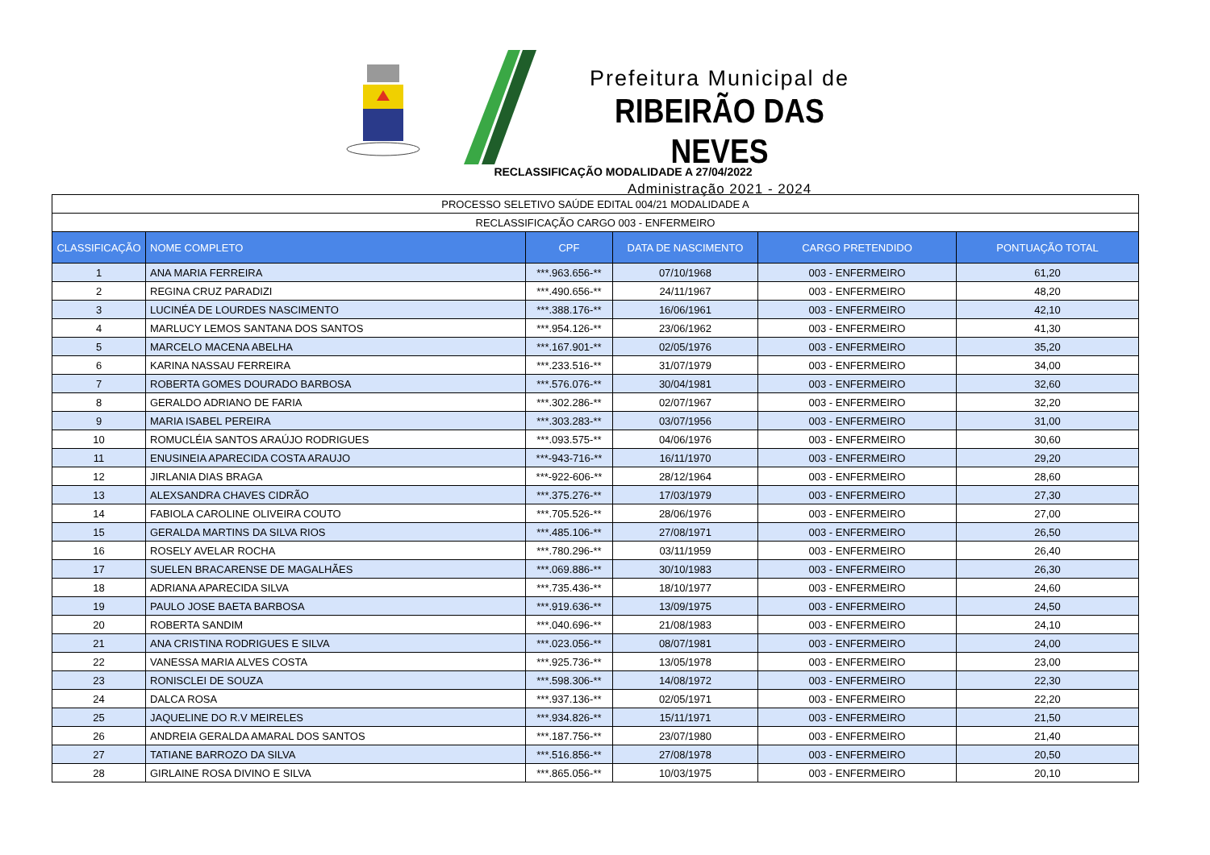Prefeitura Municipal de
RIBEIRÃO DAS NEVES
Administração 2021 - 2024
RECLASSIFICAÇÃO MODALIDADE A 27/04/2022
| PROCESSO SELETIVO SAÚDE EDITAL 004/21 MODALIDADE A | | | | | |
| RECLASSIFICAÇÃO CARGO 003 - ENFERMEIRO | | | | | |
| CLASSIFICAÇÃO | NOME COMPLETO | CPF | DATA DE NASCIMENTO | CARGO PRETENDIDO | PONTUAÇÃO TOTAL |
| 1 | ANA MARIA FERREIRA | ***.963.656-** | 07/10/1968 | 003 - ENFERMEIRO | 61,20 |
| 2 | REGINA CRUZ PARADIZI | ***.490.656-** | 24/11/1967 | 003 - ENFERMEIRO | 48,20 |
| 3 | LUCINÉA DE LOURDES NASCIMENTO | ***.388.176-** | 16/06/1961 | 003 - ENFERMEIRO | 42,10 |
| 4 | MARLUCY LEMOS SANTANA DOS SANTOS | ***.954.126-** | 23/06/1962 | 003 - ENFERMEIRO | 41,30 |
| 5 | MARCELO MACENA ABELHA | ***.167.901-** | 02/05/1976 | 003 - ENFERMEIRO | 35,20 |
| 6 | KARINA NASSAU FERREIRA | ***.233.516-** | 31/07/1979 | 003 - ENFERMEIRO | 34,00 |
| 7 | ROBERTA GOMES DOURADO BARBOSA | ***.576.076-** | 30/04/1981 | 003 - ENFERMEIRO | 32,60 |
| 8 | GERALDO ADRIANO DE FARIA | ***.302.286-** | 02/07/1967 | 003 - ENFERMEIRO | 32,20 |
| 9 | MARIA ISABEL PEREIRA | ***.303.283-** | 03/07/1956 | 003 - ENFERMEIRO | 31,00 |
| 10 | ROMUCLÉIA SANTOS ARAÚJO RODRIGUES | ***.093.575-** | 04/06/1976 | 003 - ENFERMEIRO | 30,60 |
| 11 | ENUSINEIA APARECIDA COSTA ARAUJO | ***-943-716-** | 16/11/1970 | 003 - ENFERMEIRO | 29,20 |
| 12 | JIRLANIA DIAS BRAGA | ***-922-606-** | 28/12/1964 | 003 - ENFERMEIRO | 28,60 |
| 13 | ALEXSANDRA CHAVES CIDRÃO | ***.375.276-** | 17/03/1979 | 003 - ENFERMEIRO | 27,30 |
| 14 | FABIOLA CAROLINE OLIVEIRA COUTO | ***.705.526-** | 28/06/1976 | 003 - ENFERMEIRO | 27,00 |
| 15 | GERALDA MARTINS DA SILVA RIOS | ***.485.106-** | 27/08/1971 | 003 - ENFERMEIRO | 26,50 |
| 16 | ROSELY AVELAR ROCHA | ***.780.296-** | 03/11/1959 | 003 - ENFERMEIRO | 26,40 |
| 17 | SUELEN BRACARENSE DE MAGALHÃES | ***.069.886-** | 30/10/1983 | 003 - ENFERMEIRO | 26,30 |
| 18 | ADRIANA APARECIDA SILVA | ***.735.436-** | 18/10/1977 | 003 - ENFERMEIRO | 24,60 |
| 19 | PAULO JOSE BAETA BARBOSA | ***.919.636-** | 13/09/1975 | 003 - ENFERMEIRO | 24,50 |
| 20 | ROBERTA SANDIM | ***.040.696-** | 21/08/1983 | 003 - ENFERMEIRO | 24,10 |
| 21 | ANA CRISTINA RODRIGUES E SILVA | ***.023.056-** | 08/07/1981 | 003 - ENFERMEIRO | 24,00 |
| 22 | VANESSA MARIA ALVES COSTA | ***.925.736-** | 13/05/1978 | 003 - ENFERMEIRO | 23,00 |
| 23 | RONISCLEI DE SOUZA | ***.598.306-** | 14/08/1972 | 003 - ENFERMEIRO | 22,30 |
| 24 | DALCA ROSA | ***.937.136-** | 02/05/1971 | 003 - ENFERMEIRO | 22,20 |
| 25 | JAQUELINE DO R.V MEIRELES | ***.934.826-** | 15/11/1971 | 003 - ENFERMEIRO | 21,50 |
| 26 | ANDREIA GERALDA AMARAL DOS SANTOS | ***.187.756-** | 23/07/1980 | 003 - ENFERMEIRO | 21,40 |
| 27 | TATIANE BARROZO DA SILVA | ***.516.856-** | 27/08/1978 | 003 - ENFERMEIRO | 20,50 |
| 28 | GIRLAINE ROSA DIVINO E SILVA | ***.865.056-** | 10/03/1975 | 003 - ENFERMEIRO | 20,10 |